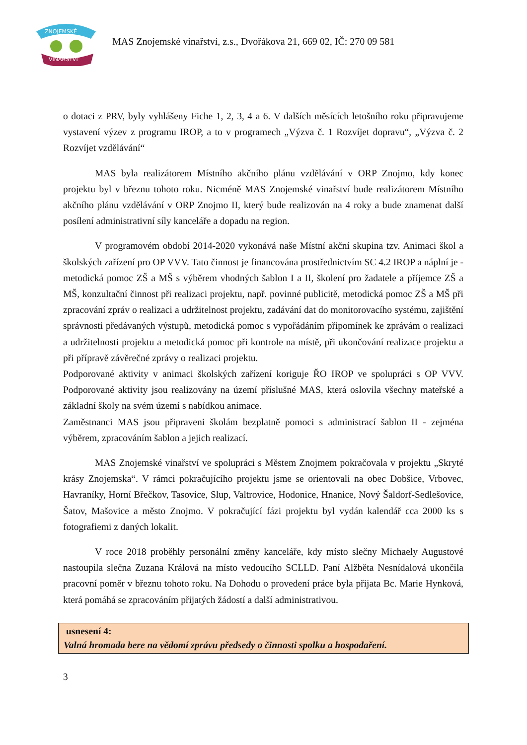ZNOJEMSKÉ
VINAŘSTVÍ
MAS Znojemské vinařství, z.s., Dvořákova 21, 669 02, IČ: 270 09 581
o dotaci z PRV, byly vyhlášeny Fiche 1, 2, 3, 4 a 6. V dalších měsících letošního roku připravujeme vystavení výzev z programu IROP, a to v programech „Výzva č. 1 Rozvíjet dopravu“, „Výzva č. 2 Rozvíjet vzdělávání“
MAS byla realizátorem Místního akčního plánu vzdělávání v ORP Znojmo, kdy konec projektu byl v březnu tohoto roku. Nicméně MAS Znojemské vinařství bude realizátorem Místního akčního plánu vzdělávání v ORP Znojmo II, který bude realizován na 4 roky a bude znamenat další posílení administrativní síly kanceláře a dopadu na region.
V programovém období 2014-2020 vykonává naše Místní akční skupina tzv. Animaci škol a školských zařízení pro OP VVV. Tato činnost je financována prostřednictvím SC 4.2 IROP a náplní je - metodická pomoc ZŠ a MŠ s výběrem vhodných šablon I a II, školení pro žadatele a příjemce ZŠ a MŠ, konzultační činnost při realizaci projektu, např. povinné publicitě, metodická pomoc ZŠ a MŠ při zpracování zpráv o realizaci a udržitelnost projektu, zadávání dat do monitorovacího systému, zajištění správnosti předávaných výstupů, metodická pomoc s vypořádáním připomínek ke zprávám o realizaci a udržitelnosti projektu a metodická pomoc při kontrole na místě, při ukončování realizace projektu a při přípravě závěrečné zprávy o realizaci projektu.
Podporované aktivity v animaci školských zařízení koriguje ŘO IROP ve spolupráci s OP VVV. Podporované aktivity jsou realizovány na území příslušné MAS, která oslovila všechny mateřské a základní školy na svém území s nabídkou animace.
Zaměstnanci MAS jsou připraveni školám bezplatně pomoci s administrací šablon II - zejména výběrem, zpracováním šablon a jejich realizací.
MAS Znojemské vinařství ve spolupráci s Městem Znojmem pokračovala v projektu „Skryté krásy Znojemska“. V rámci pokračujícího projektu jsme se orientovali na obec Dobšice, Vrbovec, Havraníky, Horní Břečkov, Tasovice, Slup, Valtrovice, Hodonice, Hnanice, Nový Šaldorf-Sedlešovice, Šatov, Mašovice a město Znojmo. V pokračující fázi projektu byl vydán kalendář cca 2000 ks s fotografiemi z daných lokalit.
V roce 2018 proběhly personální změny kanceláře, kdy místo slečny Michaely Augustové nastoupila slečna Zuzana Králová na místo vedoucího SCLLD. Paní Alžběta Nesnídalová ukončila pracovní poměr v březnu tohoto roku. Na Dohodu o provedení práce byla přijata Bc. Marie Hynková, která pomáhá se zpracováním přijatých žádostí a další administrativou.
usnesení 4:
Valná hromada bere na vědomí zprávu předsedy o činnosti spolku a hospodaření.
3